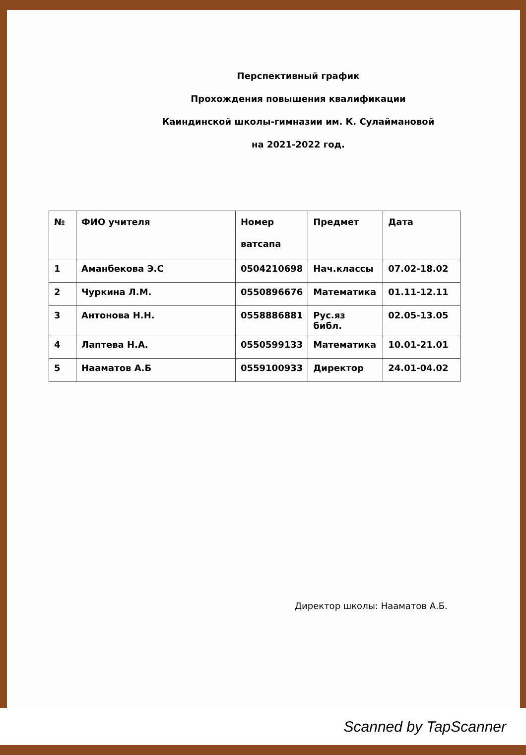Перспективный график
Прохождения повышения квалификации
Каиндинской школы-гимназии им. К. Сулаймановой
на 2021-2022 год.
| № | ФИО учителя | Номер ватсапа | Предмет | Дата |
| --- | --- | --- | --- | --- |
| 1 | Аманбекова Э.С | 0504210698 | Нач.классы | 07.02-18.02 |
| 2 | Чуркина Л.М. | 0550896676 | Математика | 01.11-12.11 |
| 3 | Антонова Н.Н. | 0558886881 | Рус.яз библ. | 02.05-13.05 |
| 4 | Лаптева Н.А. | 0550599133 | Математика | 10.01-21.01 |
| 5 | Нааматов А.Б | 0559100933 | Директор | 24.01-04.02 |
Директор школы: Нааматов А.Б.
Scanned by TapScanner